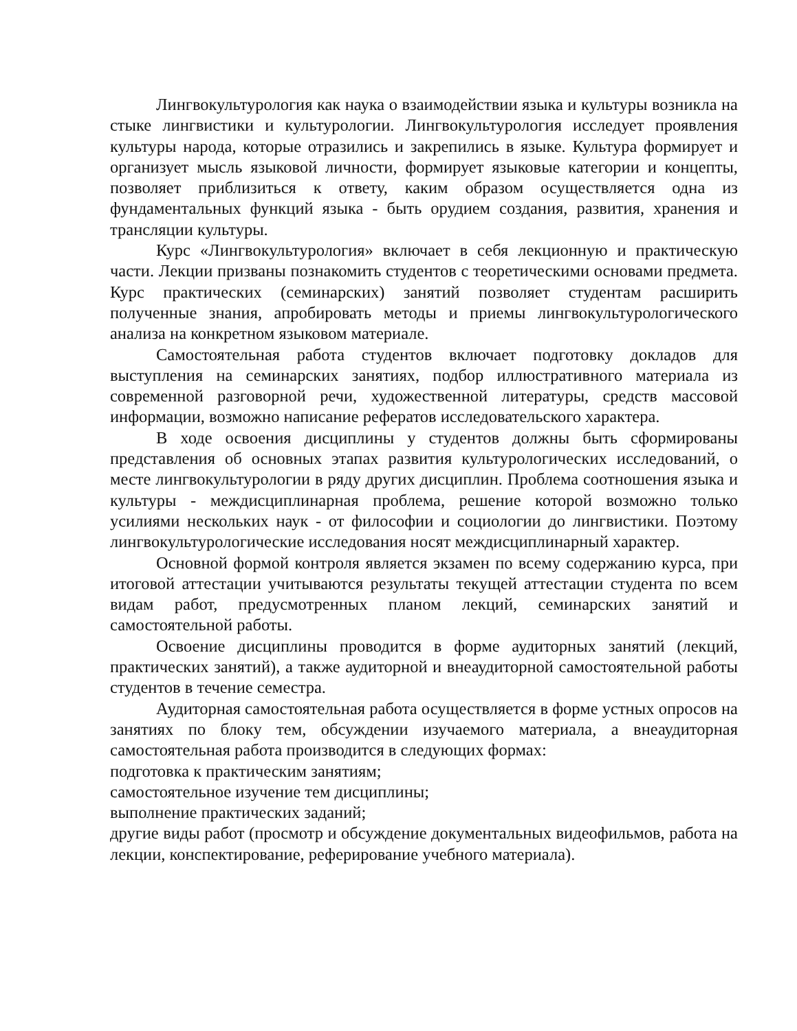Лингвокультурология как наука о взаимодействии языка и культуры возникла на стыке лингвистики и культурологии. Лингвокультурология исследует проявления культуры народа, которые отразились и закрепились в языке. Культура формирует и организует мысль языковой личности, формирует языковые категории и концепты, позволяет приблизиться к ответу, каким образом осуществляется одна из фундаментальных функций языка - быть орудием создания, развития, хранения и трансляции культуры.
Курс «Лингвокультурология» включает в себя лекционную и практическую части. Лекции призваны познакомить студентов с теоретическими основами предмета. Курс практических (семинарских) занятий позволяет студентам расширить полученные знания, апробировать методы и приемы лингвокультурологического анализа на конкретном языковом материале.
Самостоятельная работа студентов включает подготовку докладов для выступления на семинарских занятиях, подбор иллюстративного материала из современной разговорной речи, художественной литературы, средств массовой информации, возможно написание рефератов исследовательского характера.
В ходе освоения дисциплины у студентов должны быть сформированы представления об основных этапах развития культурологических исследований, о месте лингвокультурологии в ряду других дисциплин. Проблема соотношения языка и культуры - междисциплинарная проблема, решение которой возможно только усилиями нескольких наук - от философии и социологии до лингвистики. Поэтому лингвокультурологические исследования носят междисциплинарный характер.
Основной формой контроля является экзамен по всему содержанию курса, при итоговой аттестации учитываются результаты текущей аттестации студента по всем видам работ, предусмотренных планом лекций, семинарских занятий и самостоятельной работы.
Освоение дисциплины проводится в форме аудиторных занятий (лекций, практических занятий), а также аудиторной и внеаудиторной самостоятельной работы студентов в течение семестра.
Аудиторная самостоятельная работа осуществляется в форме устных опросов на занятиях по блоку тем, обсуждении изучаемого материала, а внеаудиторная самостоятельная работа производится в следующих формах:
подготовка к практическим занятиям;
самостоятельное изучение тем дисциплины;
выполнение практических заданий;
другие виды работ (просмотр и обсуждение документальных видеофильмов, работа на лекции, конспектирование, реферирование учебного материала).